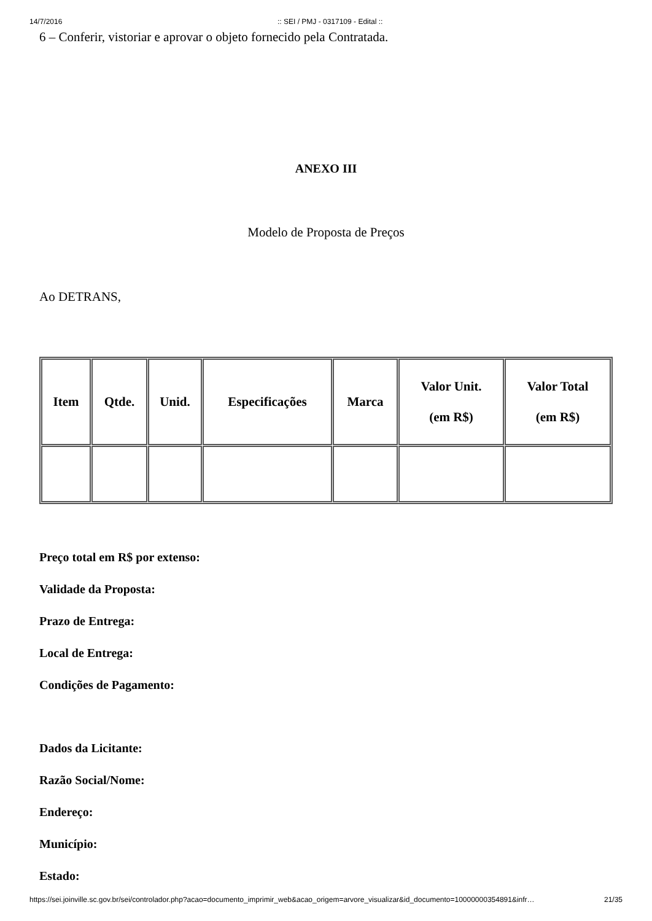14/7/2016:: SEI / PMJ - 0317109 - Edital ::
6 – Conferir, vistoriar e aprovar o objeto fornecido pela Contratada.
ANEXO III
Modelo de Proposta de Preços
Ao DETRANS,
| Item | Qtde. | Unid. | Especificações | Marca | Valor Unit. (em R$) | Valor Total (em R$) |
| --- | --- | --- | --- | --- | --- | --- |
Preço total em R$ por extenso:
Validade da Proposta:
Prazo de Entrega:
Local de Entrega:
Condições de Pagamento:
Dados da Licitante:
Razão Social/Nome:
Endereço:
Município:
Estado:
https://sei.joinville.sc.gov.br/sei/controlador.php?acao=documento_imprimir_web&acao_origem=arvore_visualizar&id_documento=10000000354891&infr… 21/35